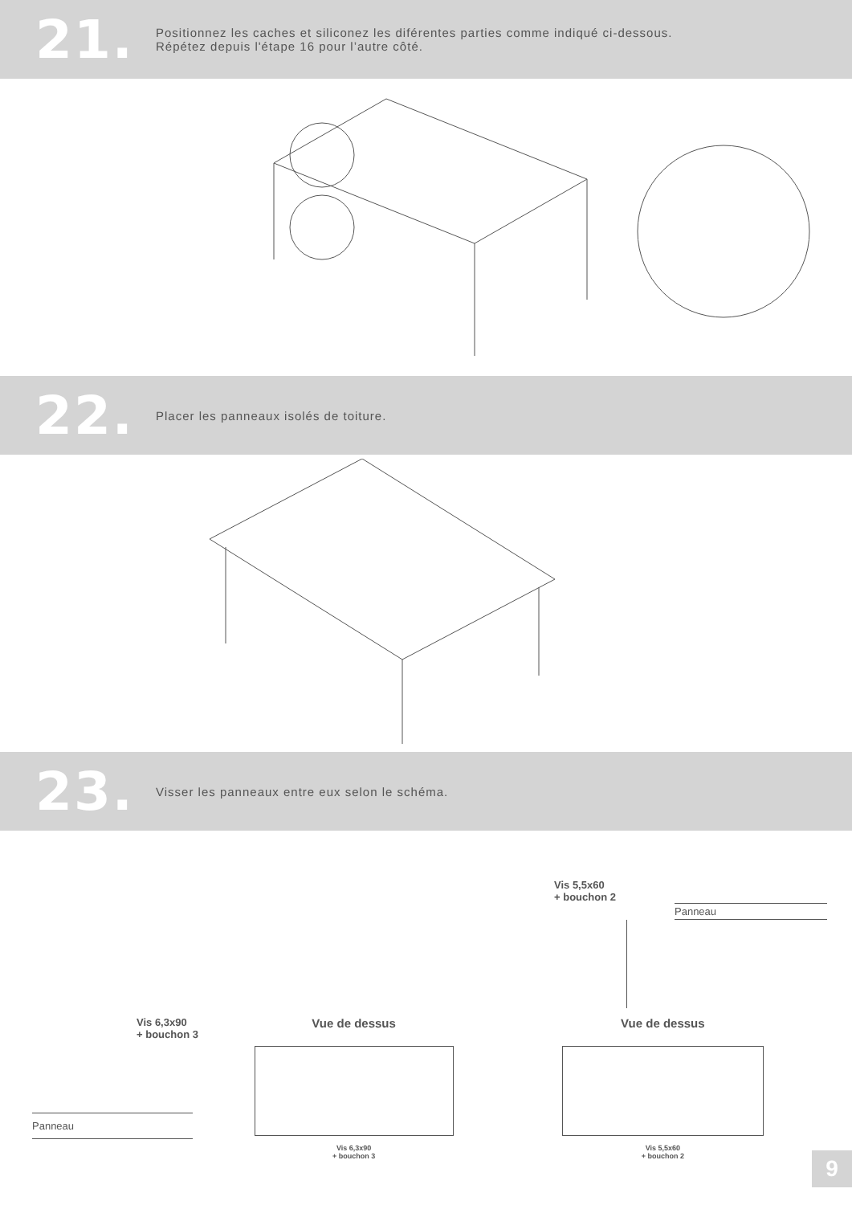21.
Positionnez les caches et siliconez les diférentes parties comme indiqué ci-dessous.
Répétez depuis l'étape 16 pour l’autre côté.
22.
Placer les panneaux isolés de toiture.
23.
Visser les panneaux entre eux selon le schéma.
Vis 5,5x60
+ bouchon 2
Panneau
Vis 6,3x90
+ bouchon 3
Panneau
Vue de dessus
Vis 6,3x90
+ bouchon 3
Vue de dessus
Vis 5,5x60
+ bouchon 2
9